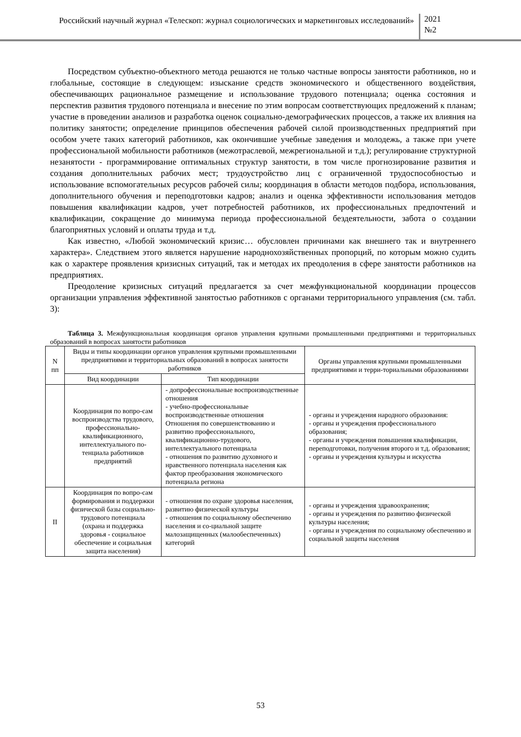Российский научный журнал «Телескоп: журнал социологических и маркетинговых исследований»
2021
№2
Посредством субъектно-объектного метода решаются не только частные вопросы занятости работников, но и глобальные, состоящие в следующем: изыскание средств экономического и общественного воздействия, обеспечивающих рациональное размещение и использование трудового потенциала; оценка состояния и перспектив развития трудового потенциала и внесение по этим вопросам соответствующих предложений к планам; участие в проведении анализов и разработка оценок социально-демографических процессов, а также их влияния на политику занятости; определение принципов обеспечения рабочей силой производственных предприятий при особом учете таких категорий работников, как окончившие учебные заведения и молодежь, а также при учете профессиональной мобильности работников (межотраслевой, межрегиональной и т.д.); регулирование структурной незанятости - программирование оптимальных структур занятости, в том числе прогнозирование развития и создания дополнительных рабочих мест; трудоустройство лиц с ограниченной трудоспособностью и использование вспомогательных ресурсов рабочей силы; координация в области методов подбора, использования, дополнительного обучения и переподготовки кадров; анализ и оценка эффективности использования методов повышения квалификации кадров, учет потребностей работников, их профессиональных предпочтений и квалификации, сокращение до минимума периода профессиональной бездеятельности, забота о создании благоприятных условий и оплаты труда и т.д.
Как известно, «Любой экономический кризис… обусловлен причинами как внешнего так и внутреннего характера». Следствием этого является нарушение народнохозяйственных пропорций, по которым можно судить как о характере проявления кризисных ситуаций, так и методах их преодоления в сфере занятости работников на предприятиях.
Преодоление кризисных ситуаций предлагается за счет межфункциональной координации процессов организации управления эффективной занятостью работников с органами территориального управления (см. табл. 3):
Таблица 3. Межфункциональная координация органов управления крупными промышленными предприятиями и территориальных образований в вопросах занятости работников
| N пп | Виды и типы координации органов управления крупными промышленными предприятиями и территориальных образований в вопросах занятости работников | | Органы управления крупными промышленными предприятиями и терри-ториальными образованиями |
| --- | --- | --- | --- |
| | Вид координации | Тип координации | |
| | Координация по вопро-сам воспроизводства трудового, профессионально-квалификационного, интеллектуального по-тенциала работников предприятий | - допрофессиональные воспроизводственные отношения - учебно-профессиональные воспроизводственные отношения Отношения по совершенствованию и развитию профессионального, квалификационно-трудового, интеллектуального потенциала - отношения по развитию духовного и нравственного потенциала населения как фактор преобразования экономического потенциала региона | - органы и учреждения народного образования: - органы и учреждения профессионального образования; - органы и учреждения повышения квалификации, переподготовки, получения второго и т.д. образования; - органы и учреждения культуры и искусства |
| II | Координация по вопро-сам формирования и поддержки физической базы социально-трудового потенциала (охрана и поддержка здоровья - социальное обеспечение и социальная защита населения) | - отношения по охране здоровья населения, развитию физической культуры - отношения по социальному обеспечению населения и со-циальной защите малозащищенных (малообеспеченных) категорий | - органы и учреждения здравоохранения; - органы и учреждения по развитию физической культуры населения; - органы и учреждения по социальному обеспечению и социальной защиты населения |
53